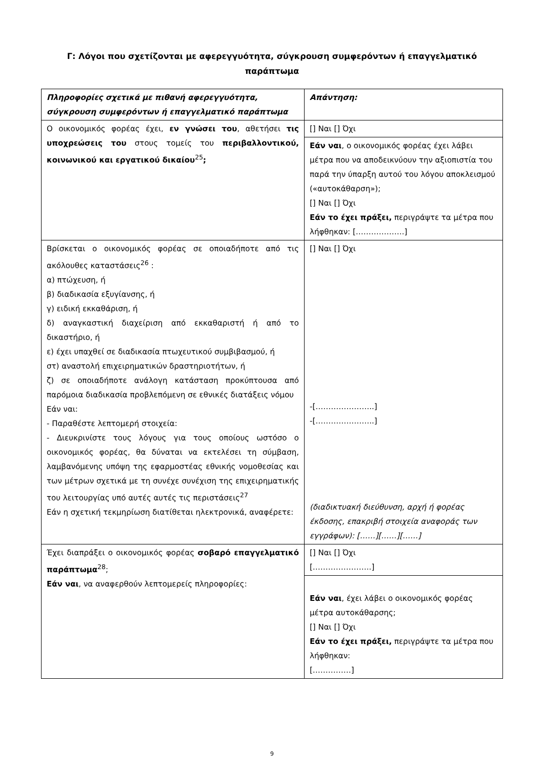Γ: Λόγοι που σχετίζονται με αφερεγγυότητα, σύγκρουση συμφερόντων ή επαγγελματικό παράπτωμα
| Πληροφορίες σχετικά με πιθανή αφερεγγυότητα, σύγκρουση συμφερόντων ή επαγγελματικό παράπτωμα | Απάντηση: |
| --- | --- |
| Ο οικονομικός φορέας έχει, εν γνώσει του , αθετήσει τις υποχρεώσεις του στους τομείς του περιβαλλοντικού, κοινωνικού και εργατικού δικαίου<sup>25</sup> ; | [] Ναι [] Όχι |
| | Εάν ναι , ο οικονομικός φορέας έχει λάβει μέτρα που να αποδεικνύουν την αξιοπιστία του παρά την ύπαρξη αυτού του λόγου αποκλεισμού («αυτοκάθαρση»); [] Ναι [] Όχι Εάν το έχει πράξει, περιγράψτε τα μέτρα που λήφθηκαν: [……………….] |
| Βρίσκεται ο οικονομικός φορέας σε οποιαδήποτε από τις ακόλουθες καταστάσεις<sup>26</sup> : α) πτώχευση, ή β) διαδικασία εξυγίανσης, ή γ) ειδική εκκαθάριση, ή δ) αναγκαστική διαχείριση από εκκαθαριστή ή από το δικαστήριο, ή ε) έχει υπαχθεί σε διαδικασία πτωχευτικού συμβιβασμού, ή στ) αναστολή επιχειρηματικών δραστηριοτήτων, ή ζ) σε οποιαδήποτε ανάλογη κατάσταση προκύπτουσα από παρόμοια διαδικασία προβλεπόμενη σε εθνικές διατάξεις νόμου Εάν ναι: - Παραθέστε λεπτομερή στοιχεία: - Διευκρινίστε τους λόγους για τους οποίους ωστόσο ο οικονομικός φορέας, θα δύναται να εκτελέσει τη σύμβαση, λαμβανόμενης υπόψη της εφαρμοστέας εθνικής νομοθεσίας και των μέτρων σχετικά με τη συνέχε συνέχιση της επιχειρηματικής του λειτουργίας υπό αυτές αυτές τις περιστάσεις<sup>27</sup> Εάν η σχετική τεκμηρίωση διατίθεται ηλεκτρονικά, αναφέρετε: | [] Ναι [] Όχι -[…………………..] -[…………………..] (διαδικτυακή διεύθυνση, αρχή ή φορέας έκδοσης, επακριβή στοιχεία αναφοράς των εγγράφων): [……][……][……] |
| Έχει διαπράξει ο οικονομικός φορέας σοβαρό επαγγελματικό παράπτωμα<sup>28</sup>; Εάν ναι , να αναφερθούν λεπτομερείς πληροφορίες: | [] Ναι [] Όχι […………………..] |
| | Εάν ναι , έχει λάβει ο οικονομικός φορέας μέτρα αυτοκάθαρσης; [] Ναι [] Όχι Εάν το έχει πράξει, περιγράψτε τα μέτρα που λήφθηκαν: [……………] |
9